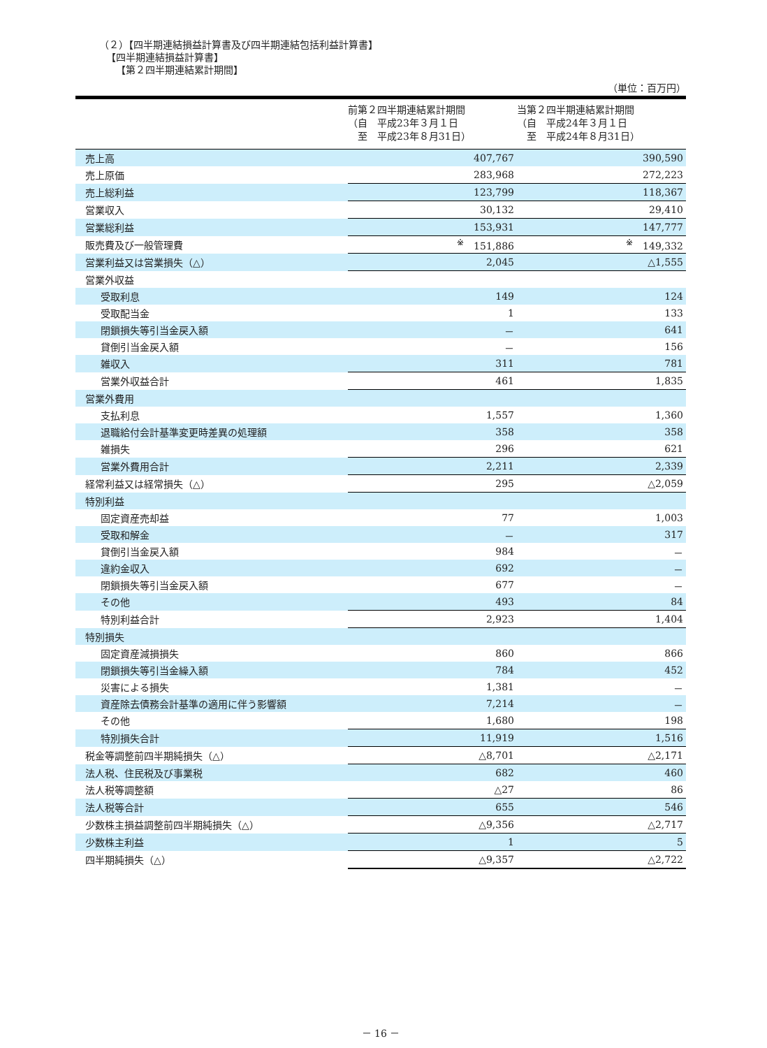（２）【四半期連結損益計算書及び四半期連結包括利益計算書】
【四半期連結損益計算書】
【第２四半期連結累計期間】
（単位：百万円）
| | 前第２四半期連結累計期間 （自 平成23年３月１日 至 平成23年８月31日） | 当第２四半期連結累計期間 （自 平成24年３月１日 至 平成24年８月31日） |
| --- | --- | --- |
| 売上高 | 407,767 | 390,590 |
| 売上原価 | 283,968 | 272,223 |
| 売上総利益 | 123,799 | 118,367 |
| 営業収入 | 30,132 | 29,410 |
| 営業総利益 | 153,931 | 147,777 |
| 販売費及び一般管理費 | <sup>※</sup> 151,886 | <sup>※</sup> 149,332 |
| 営業利益又は営業損失（△） | 2,045 | △1,555 |
| 営業外収益 | | |
| 受取利息 | 149 | 124 |
| 受取配当金 | 1 | 133 |
| 閉鎖損失等引当金戻入額 | － | 641 |
| 貸倒引当金戻入額 | － | 156 |
| 雑収入 | 311 | 781 |
| 営業外収益合計 | 461 | 1,835 |
| 営業外費用 | | |
| 支払利息 | 1,557 | 1,360 |
| 退職給付会計基準変更時差異の処理額 | 358 | 358 |
| 雑損失 | 296 | 621 |
| 営業外費用合計 | 2,211 | 2,339 |
| 経常利益又は経常損失（△） | 295 | △2,059 |
| 特別利益 | | |
| 固定資産売却益 | 77 | 1,003 |
| 受取和解金 | － | 317 |
| 貸倒引当金戻入額 | 984 | － |
| 違約金収入 | 692 | － |
| 閉鎖損失等引当金戻入額 | 677 | － |
| その他 | 493 | 84 |
| 特別利益合計 | 2,923 | 1,404 |
| 特別損失 | | |
| 固定資産減損損失 | 860 | 866 |
| 閉鎖損失等引当金繰入額 | 784 | 452 |
| 災害による損失 | 1,381 | － |
| 資産除去債務会計基準の適用に伴う影響額 | 7,214 | － |
| その他 | 1,680 | 198 |
| 特別損失合計 | 11,919 | 1,516 |
| 税金等調整前四半期純損失（△） | △8,701 | △2,171 |
| 法人税、住民税及び事業税 | 682 | 460 |
| 法人税等調整額 | △27 | 86 |
| 法人税等合計 | 655 | 546 |
| 少数株主損益調整前四半期純損失（△） | △9,356 | △2,717 |
| 少数株主利益 | 1 | 5 |
| 四半期純損失（△） | △9,357 | △2,722 |
－ 16 －